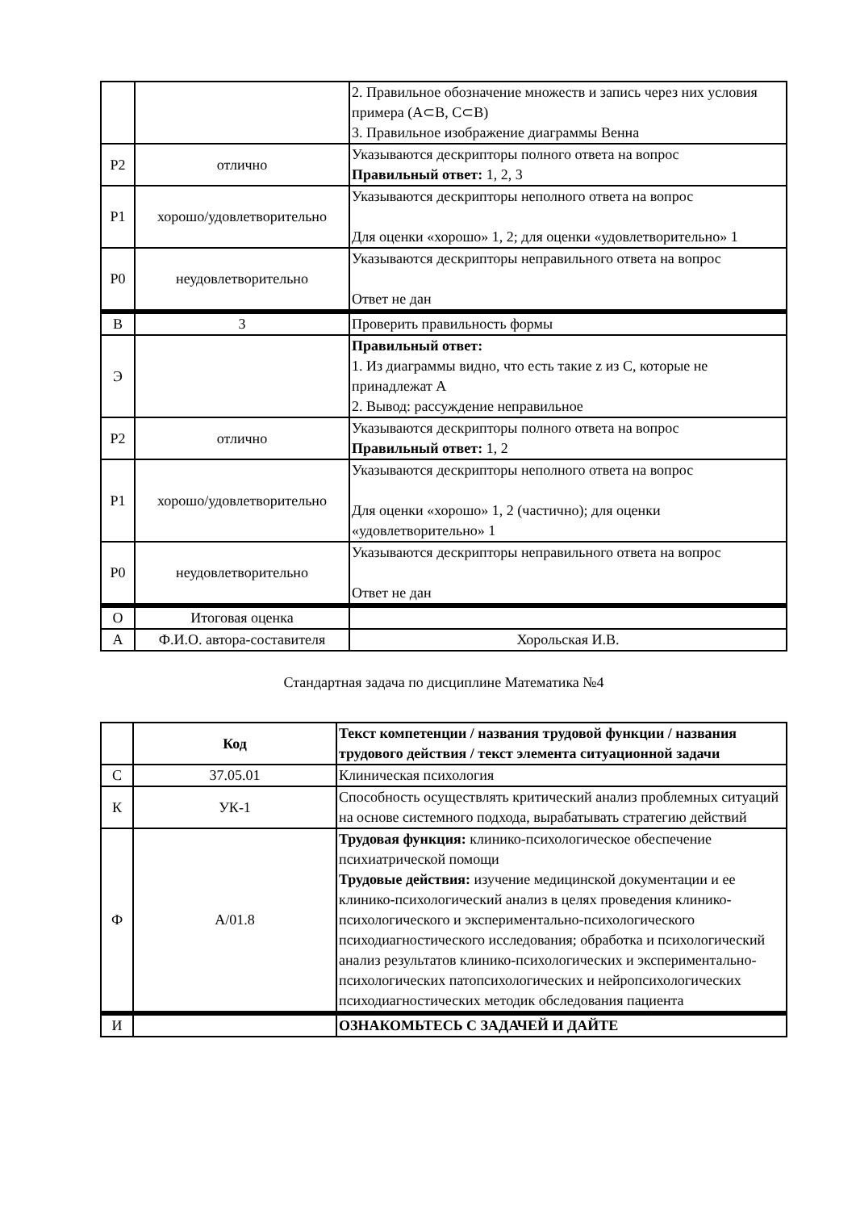| | | 2. Правильное обозначение множеств и запись через них условия примера (A⊂B, C⊂B) 3. Правильное изображение диаграммы Венна |
| Р2 | отлично | Указываются дескрипторы полного ответа на вопрос Правильный ответ: 1, 2, 3 |
| Р1 | хорошо/удовлетворительно | Указываются дескрипторы неполного ответа на вопрос Для оценки «хорошо» 1, 2; для оценки «удовлетворительно» 1 |
| Р0 | неудовлетворительно | Указываются дескрипторы неправильного ответа на вопрос Ответ не дан |
| В | 3 | Проверить правильность формы |
| Э | | Правильный ответ: 1. Из диаграммы видно, что есть такие z из C, которые не принадлежат A 2. Вывод: рассуждение неправильное |
| Р2 | отлично | Указываются дескрипторы полного ответа на вопрос Правильный ответ: 1, 2 |
| Р1 | хорошо/удовлетворительно | Указываются дескрипторы неполного ответа на вопрос Для оценки «хорошо» 1, 2 (частично); для оценки «удовлетворительно» 1 |
| Р0 | неудовлетворительно | Указываются дескрипторы неправильного ответа на вопрос Ответ не дан |
| О | Итоговая оценка | |
| А | Ф.И.О. автора-составителя | Хорольская И.В. |
Стандартная задача по дисциплине Математика №4
| | Код | Текст компетенции / названия трудовой функции / названия трудового действия / текст элемента ситуационной задачи |
| С | 37.05.01 | Клиническая психология |
| К | УК-1 | Способность осуществлять критический анализ проблемных ситуаций на основе системного подхода, вырабатывать стратегию действий |
| Ф | A/01.8 | Трудовая функция: клинико-психологическое обеспечение психиатрической помощи Трудовые действия: изучение медицинской документации и ее клинико-психологический анализ в целях проведения клинико-психологического и экспериментально-психологического психодиагностического исследования; обработка и психологический анализ результатов клинико-психологических и экспериментально-психологических патопсихологических и нейропсихологических психодиагностических методик обследования пациента |
| И | | ОЗНАКОМЬТЕСЬ С ЗАДАЧЕЙ И ДАЙТЕ |